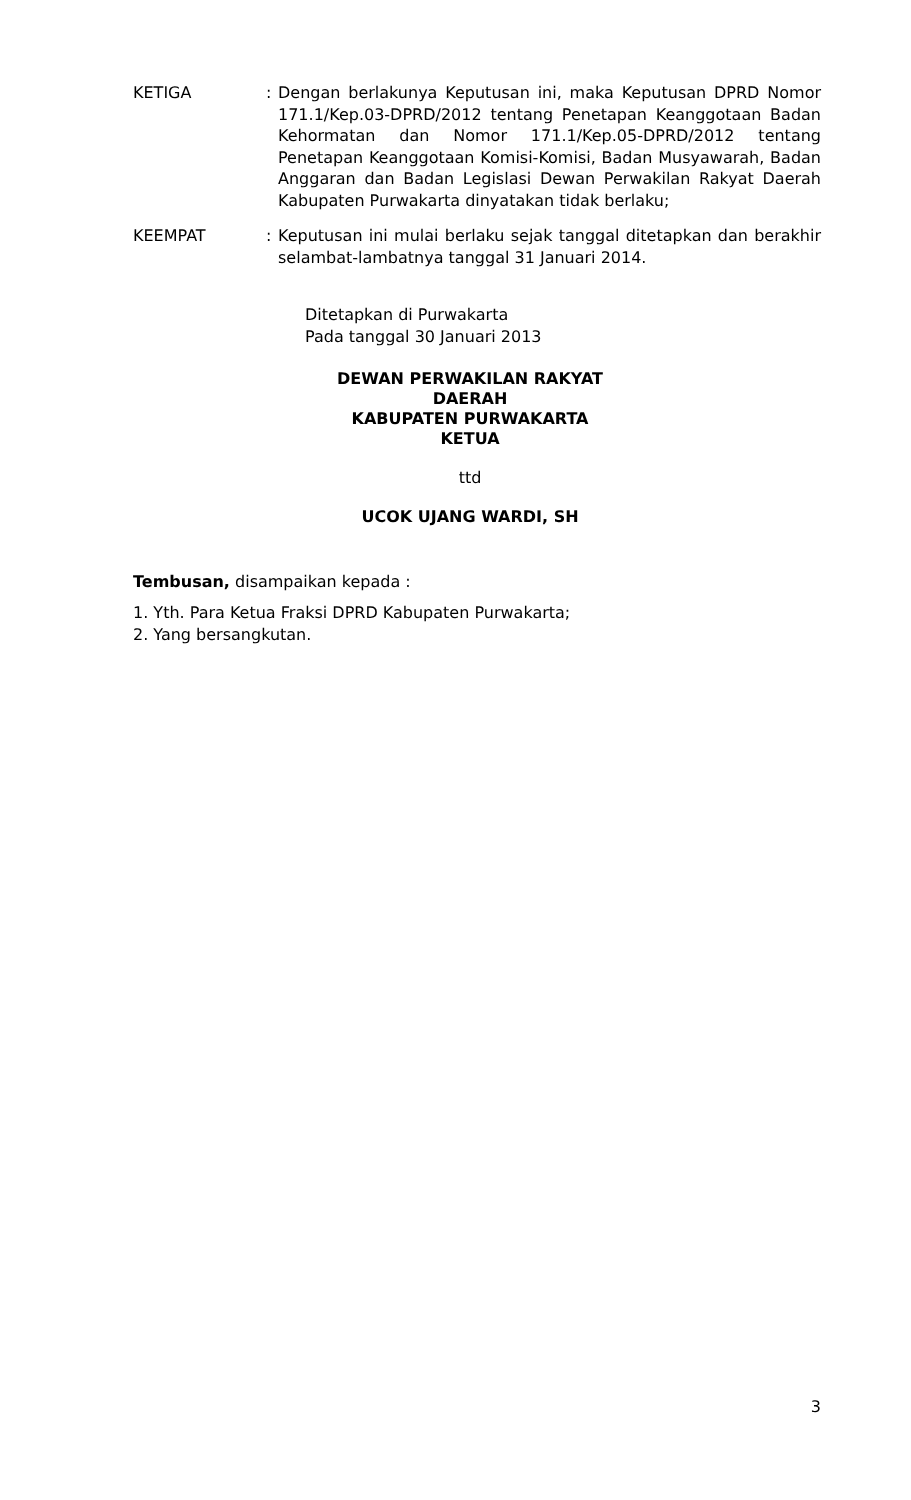KETIGA : Dengan berlakunya Keputusan ini, maka Keputusan DPRD Nomor 171.1/Kep.03-DPRD/2012 tentang Penetapan Keanggotaan Badan Kehormatan dan Nomor 171.1/Kep.05-DPRD/2012 tentang Penetapan Keanggotaan Komisi-Komisi, Badan Musyawarah, Badan Anggaran dan Badan Legislasi Dewan Perwakilan Rakyat Daerah Kabupaten Purwakarta dinyatakan tidak berlaku;
KEEMPAT : Keputusan ini mulai berlaku sejak tanggal ditetapkan dan berakhir selambat-lambatnya tanggal 31 Januari 2014.
Ditetapkan di Purwakarta
Pada tanggal 30 Januari 2013
DEWAN PERWAKILAN RAKYAT DAERAH
KABUPATEN PURWAKARTA
KETUA
ttd
UCOK UJANG WARDI, SH
Tembusan, disampaikan kepada :
1. Yth. Para Ketua Fraksi DPRD Kabupaten Purwakarta;
2. Yang bersangkutan.
3